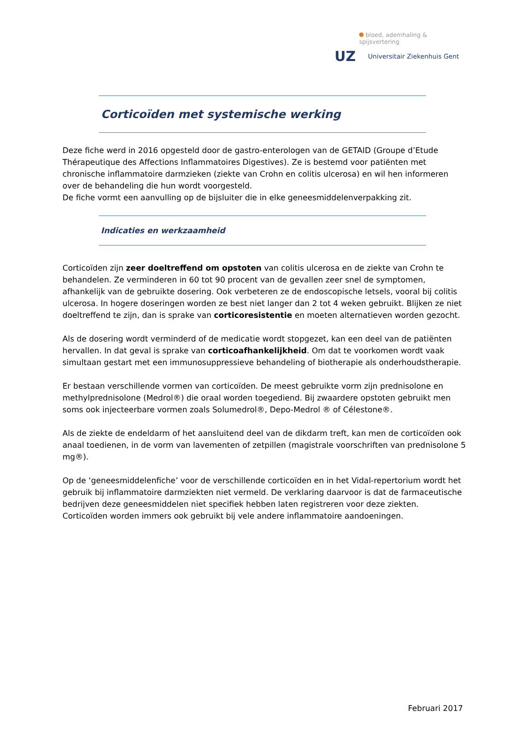bloed, ademhaling & spijsvertering
UZ
Universitair Ziekenhuis Gent
Corticoïden met systemische werking
Deze fiche werd in 2016 opgesteld door de gastro-enterologen van de GETAID (Groupe d’Etude Thérapeutique des Affections Inflammatoires Digestives). Ze is bestemd voor patiënten met chronische inflammatoire darmzieken (ziekte van Crohn en colitis ulcerosa) en wil hen informeren over de behandeling die hun wordt voorgesteld.
De fiche vormt een aanvulling op de bijsluiter die in elke geneesmiddelenverpakking zit.
Indicaties en werkzaamheid
Corticoïden zijn zeer doeltreffend om opstoten van colitis ulcerosa en de ziekte van Crohn te behandelen. Ze verminderen in 60 tot 90 procent van de gevallen zeer snel de symptomen, afhankelijk van de gebruikte dosering. Ook verbeteren ze de endoscopische letsels, vooral bij colitis ulcerosa. In hogere doseringen worden ze best niet langer dan 2 tot 4 weken gebruikt. Blijken ze niet doeltreffend te zijn, dan is sprake van corticoresistentie en moeten alternatieven worden gezocht.
Als de dosering wordt verminderd of de medicatie wordt stopgezet, kan een deel van de patiënten hervallen. In dat geval is sprake van corticoafhankelijkheid. Om dat te voorkomen wordt vaak simultaan gestart met een immunosuppressieve behandeling of biotherapie als onderhoudstherapie.
Er bestaan verschillende vormen van corticoïden. De meest gebruikte vorm zijn prednisolone en methylprednisolone (Medrol®) die oraal worden toegediend. Bij zwaardere opstoten gebruikt men soms ook injecteerbare vormen zoals Solumedrol®, Depo-Medrol ® of Célestone®.
Als de ziekte de endeldarm of het aansluitend deel van de dikdarm treft, kan men de corticoïden ook anaal toedienen, in de vorm van lavementen of zetpillen (magistrale voorschriften van prednisolone 5 mg®).
Op de ‘geneesmiddelenfiche’ voor de verschillende corticoïden en in het Vidal-repertorium wordt het gebruik bij inflammatoire darmziekten niet vermeld. De verklaring daarvoor is dat de farmaceutische bedrijven deze geneesmiddelen niet specifiek hebben laten registreren voor deze ziekten. Corticoïden worden immers ook gebruikt bij vele andere inflammatoire aandoeningen.
Februari 2017